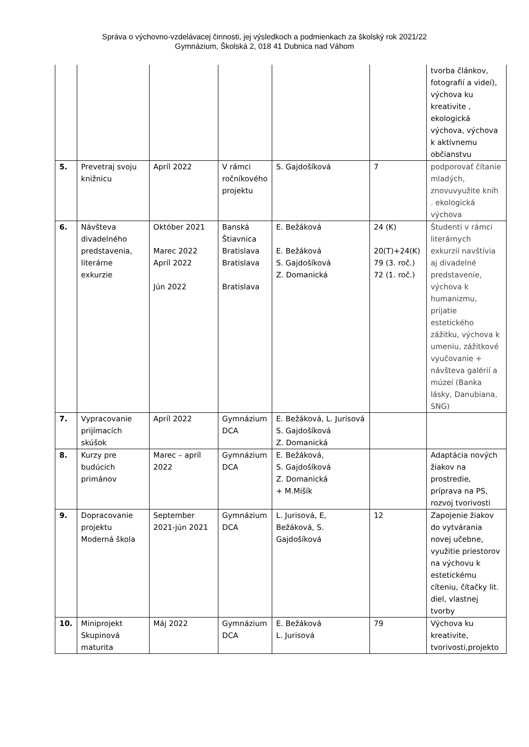Správa o výchovno-vzdelávacej činnosti, jej výsledkoch a podmienkach za školský rok 2021/22
Gymnázium, Školská 2, 018 41 Dubnica nad Váhom
| | | | | | | tvorba článkov, fotografií a videí), výchova ku kreativite , ekologická výchova, výchova k aktívnemu občianstvu |
| 5. | Prevetraj svoju knižnicu | Apríl 2022 | V rámci ročníkového projektu | S. Gajdošíková | 7 | podporovať čítanie mladých, znovuvyužite kníh . ekologická výchova |
| 6. | Návšteva divadelného predstavenia, literárne exkurzie | Október 2021 Marec 2022 Apríl 2022 Jún 2022 | Banská Štiavnica Bratislava Bratislava Bratislava | E. Bežáková E. Bežáková S. Gajdošíková Z. Domanická | 24 (K) 20(T)+24(K) 79 (3. roč.) 72 (1. roč.) | Študenti v rámci literárnych exkurzií navštívia aj divadelné predstavenie, výchova k humanizmu, prijatie estetického zážitku, výchova k umeniu, zážitkové vyučovanie + návšteva galérií a múzeí (Banka lásky, Danubiana, SNG) |
| 7. | Vypracovanie prijímacích skúšok | Apríl 2022 | Gymnázium DCA | E. Bežáková, L. Jurisová S. Gajdošíková Z. Domanická | | |
| 8. | Kurzy pre budúcich primánov | Marec – apríl 2022 | Gymnázium DCA | E. Bežáková, S. Gajdošíková Z. Domanická + M.Mišík | | Adaptácia nových žiakov na prostredie, príprava na PS, rozvoj tvorivosti |
| 9. | Dopracovanie projektu Moderná škola | September 2021-jún 2021 | Gymnázium DCA | L. Jurisová, E, Bežáková, S. Gajdošíková | 12 | Zapojenie žiakov do vytvárania novej učebne, využitie priestorov na výchovu k estetickému cíteniu, čítačky lit. diel, vlastnej tvorby |
| 10. | Miniprojekt Skupinová maturita | Máj 2022 | Gymnázium DCA | E. Bežáková L. Jurisová | 79 | Výchova ku kreativite, tvorivosti,projekto |